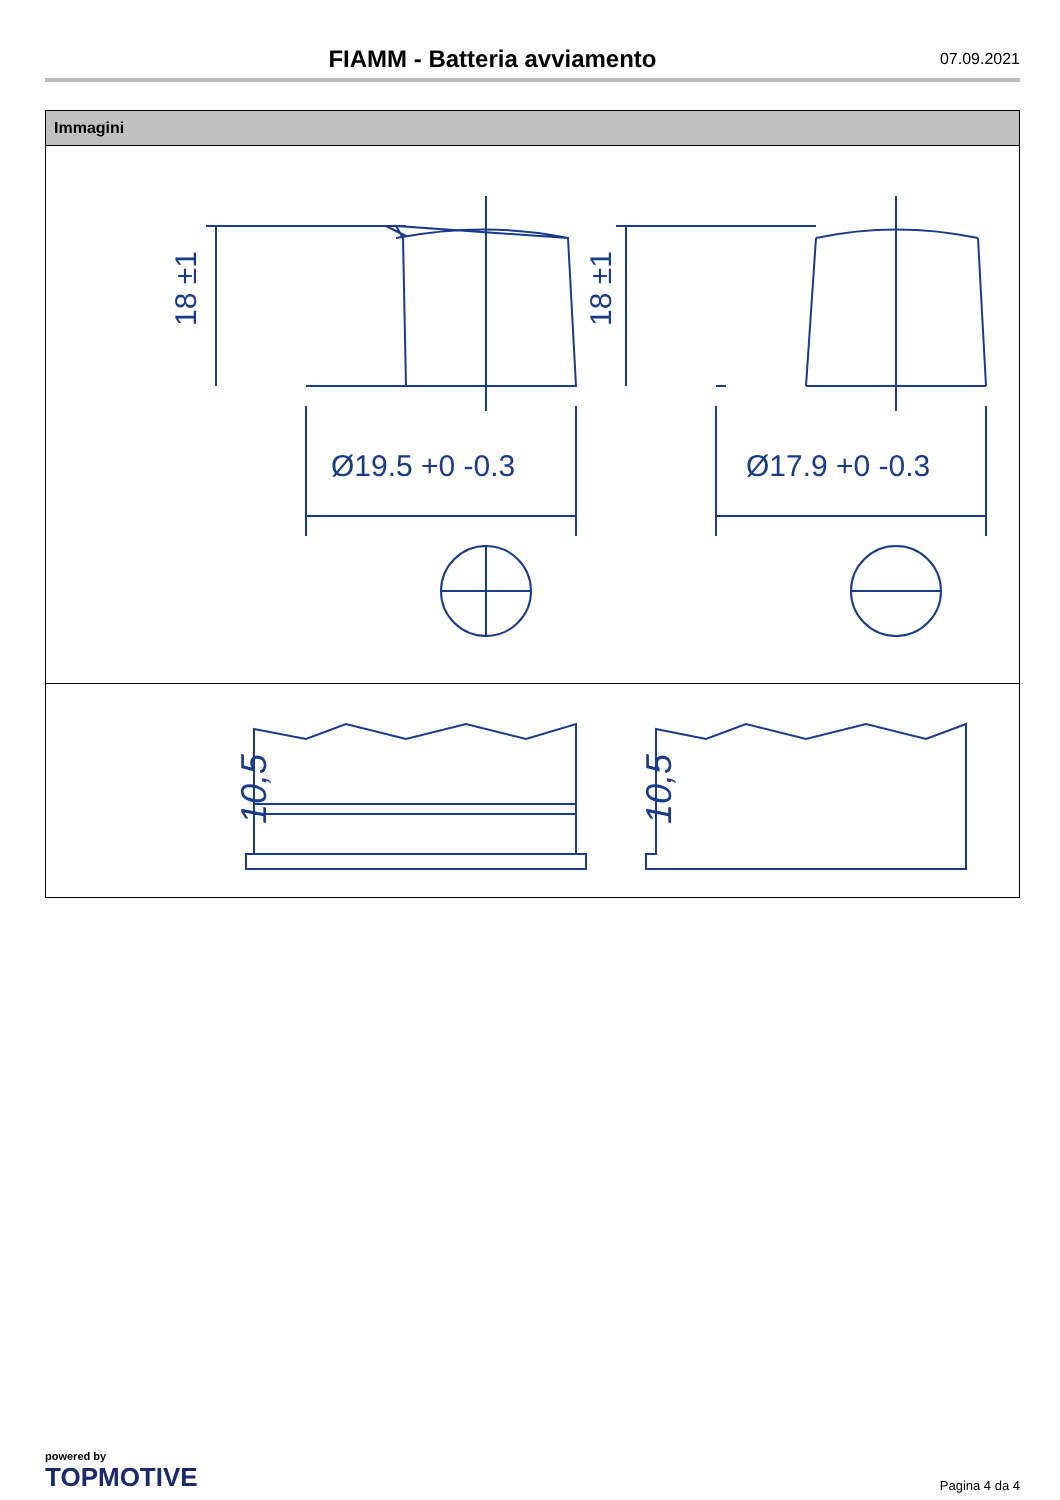FIAMM - Batteria avviamento
07.09.2021
Immagini
18 ±1
Ø19.5 +0 -0.3
18 ±1
Ø17.9 +0 -0.3
10,5
10,5
powered by
TOPMOTIVE
Pagina 4 da 4